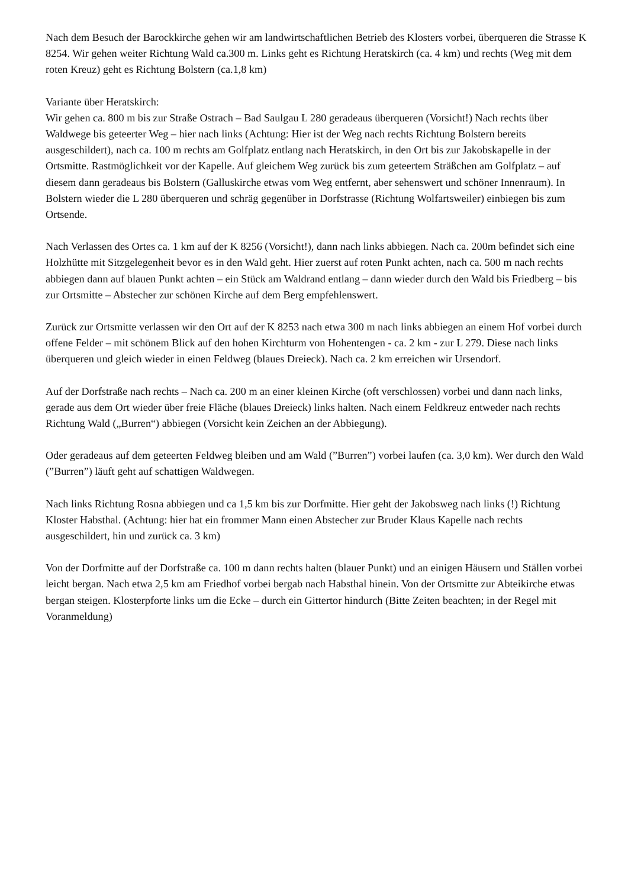Nach dem Besuch der Barockkirche gehen wir am landwirtschaftlichen Betrieb des Klosters vorbei, überqueren die Strasse K 8254. Wir gehen weiter Richtung Wald ca.300 m. Links geht es Richtung Heratskirch (ca. 4 km) und rechts (Weg mit dem roten Kreuz) geht es Richtung Bolstern (ca.1,8 km)
Variante über Heratskirch:
Wir gehen ca. 800 m bis zur Straße Ostrach – Bad Saulgau L 280 geradeaus überqueren (Vorsicht!) Nach rechts über Waldwege bis geteerter Weg – hier nach links (Achtung: Hier ist der Weg nach rechts Richtung Bolstern bereits ausgeschildert), nach ca. 100 m rechts am Golfplatz entlang nach Heratskirch, in den Ort bis zur Jakobskapelle in der Ortsmitte. Rastmöglichkeit vor der Kapelle. Auf gleichem Weg zurück bis zum geteertem Sträßchen am Golfplatz – auf diesem dann geradeaus bis Bolstern (Galluskirche etwas vom Weg entfernt, aber sehenswert und schöner Innenraum). In Bolstern wieder die L 280 überqueren und schräg gegenüber in Dorfstrasse (Richtung Wolfartsweiler) einbiegen bis zum Ortsende.
Nach Verlassen des Ortes ca. 1 km auf der K 8256 (Vorsicht!), dann nach links abbiegen. Nach ca. 200m befindet sich eine Holzhütte mit Sitzgelegenheit bevor es in den Wald geht. Hier zuerst auf roten Punkt achten, nach ca. 500 m nach rechts abbiegen dann auf blauen Punkt achten – ein Stück am Waldrand entlang – dann wieder durch den Wald bis Friedberg – bis zur Ortsmitte – Abstecher zur schönen Kirche auf dem Berg empfehlenswert.
Zurück zur Ortsmitte verlassen wir den Ort auf der K 8253 nach etwa 300 m nach links abbiegen an einem Hof vorbei durch offene Felder – mit schönem Blick auf den hohen Kirchturm von Hohentengen - ca. 2 km - zur L 279. Diese nach links überqueren und gleich wieder in einen Feldweg (blaues Dreieck). Nach ca. 2 km erreichen wir Ursendorf.
Auf der Dorfstraße nach rechts – Nach ca. 200 m an einer kleinen Kirche (oft verschlossen) vorbei und dann nach links, gerade aus dem Ort wieder über freie Fläche (blaues Dreieck) links halten. Nach einem Feldkreuz entweder nach rechts Richtung Wald („Burren“) abbiegen (Vorsicht kein Zeichen an der Abbiegung).
Oder geradeaus auf dem geteerten Feldweg bleiben und am Wald (”Burren”) vorbei laufen (ca. 3,0 km). Wer durch den Wald (”Burren”) läuft geht auf schattigen Waldwegen.
Nach links Richtung Rosna abbiegen und ca 1,5 km bis zur Dorfmitte. Hier geht der Jakobsweg nach links (!) Richtung Kloster Habsthal. (Achtung: hier hat ein frommer Mann einen Abstecher zur Bruder Klaus Kapelle nach rechts ausgeschildert, hin und zurück ca. 3 km)
Von der Dorfmitte auf der Dorfstraße ca. 100 m dann rechts halten (blauer Punkt) und an einigen Häusern und Ställen vorbei leicht bergan. Nach etwa 2,5 km am Friedhof vorbei bergab nach Habsthal hinein. Von der Ortsmitte zur Abteikirche etwas bergan steigen. Klosterpforte links um die Ecke – durch ein Gittertor hindurch (Bitte Zeiten beachten; in der Regel mit Voranmeldung)